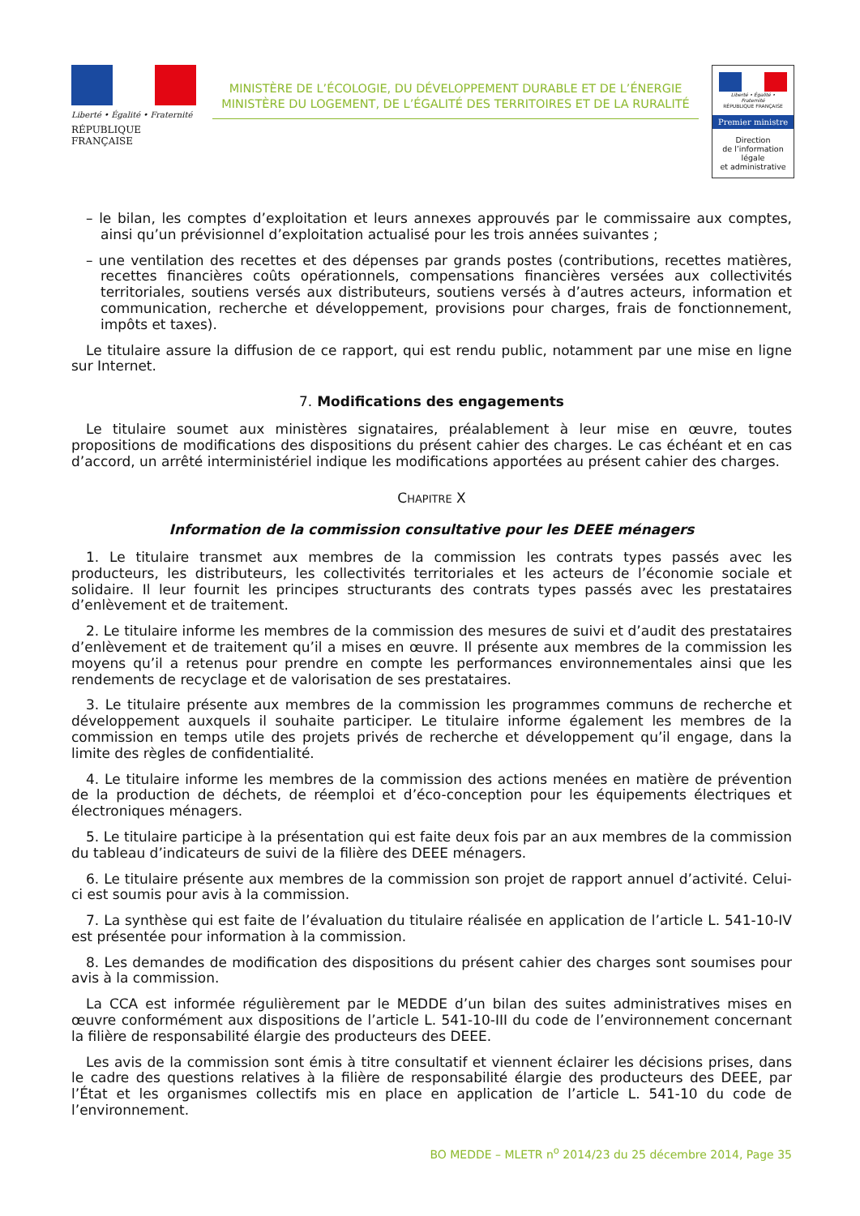Liberté • Égalité • Fraternité
RÉPUBLIQUE FRANÇAISE
MINISTÈRE DE L’ÉCOLOGIE, DU DÉVELOPPEMENT DURABLE ET DE L’ÉNERGIE
MINISTÈRE DU LOGEMENT, DE L’ÉGALITÉ DES TERRITOIRES ET DE LA RURALITÉ
Liberté • Égalité • Fraternité
RÉPUBLIQUE FRANÇAISE
Premier ministre
Direction
de l’information
légale
et administrative
– le bilan, les comptes d’exploitation et leurs annexes approuvés par le commissaire aux comptes, ainsi qu’un prévisionnel d’exploitation actualisé pour les trois années suivantes ;
– une ventilation des recettes et des dépenses par grands postes (contributions, recettes matières, recettes financières coûts opérationnels, compensations financières versées aux collectivités territoriales, soutiens versés aux distributeurs, soutiens versés à d’autres acteurs, information et communication, recherche et développement, provisions pour charges, frais de fonctionnement, impôts et taxes).
Le titulaire assure la diffusion de ce rapport, qui est rendu public, notamment par une mise en ligne sur Internet.
7. Modifications des engagements
Le titulaire soumet aux ministères signataires, préalablement à leur mise en œuvre, toutes propositions de modifications des dispositions du présent cahier des charges. Le cas échéant et en cas d’accord, un arrêté interministériel indique les modifications apportées au présent cahier des charges.
CHAPITRE X
Information de la commission consultative pour les DEEE ménagers
1. Le titulaire transmet aux membres de la commission les contrats types passés avec les producteurs, les distributeurs, les collectivités territoriales et les acteurs de l’économie sociale et solidaire. Il leur fournit les principes structurants des contrats types passés avec les prestataires d’enlèvement et de traitement.
2. Le titulaire informe les membres de la commission des mesures de suivi et d’audit des prestataires d’enlèvement et de traitement qu’il a mises en œuvre. Il présente aux membres de la commission les moyens qu’il a retenus pour prendre en compte les performances environnementales ainsi que les rendements de recyclage et de valorisation de ses prestataires.
3. Le titulaire présente aux membres de la commission les programmes communs de recherche et développement auxquels il souhaite participer. Le titulaire informe également les membres de la commission en temps utile des projets privés de recherche et développement qu’il engage, dans la limite des règles de confidentialité.
4. Le titulaire informe les membres de la commission des actions menées en matière de prévention de la production de déchets, de réemploi et d’éco-conception pour les équipements électriques et électroniques ménagers.
5. Le titulaire participe à la présentation qui est faite deux fois par an aux membres de la commission du tableau d’indicateurs de suivi de la filière des DEEE ménagers.
6. Le titulaire présente aux membres de la commission son projet de rapport annuel d’activité. Celui-ci est soumis pour avis à la commission.
7. La synthèse qui est faite de l’évaluation du titulaire réalisée en application de l’article L. 541-10-IV est présentée pour information à la commission.
8. Les demandes de modification des dispositions du présent cahier des charges sont soumises pour avis à la commission.
La CCA est informée régulièrement par le MEDDE d’un bilan des suites administratives mises en œuvre conformément aux dispositions de l’article L. 541-10-III du code de l’environnement concernant la filière de responsabilité élargie des producteurs des DEEE.
Les avis de la commission sont émis à titre consultatif et viennent éclairer les décisions prises, dans le cadre des questions relatives à la filière de responsabilité élargie des producteurs des DEEE, par l’État et les organismes collectifs mis en place en application de l’article L. 541-10 du code de l’environnement.
BO MEDDE – MLETR n<sup>o</sup> 2014/23 du 25 décembre 2014, Page 35